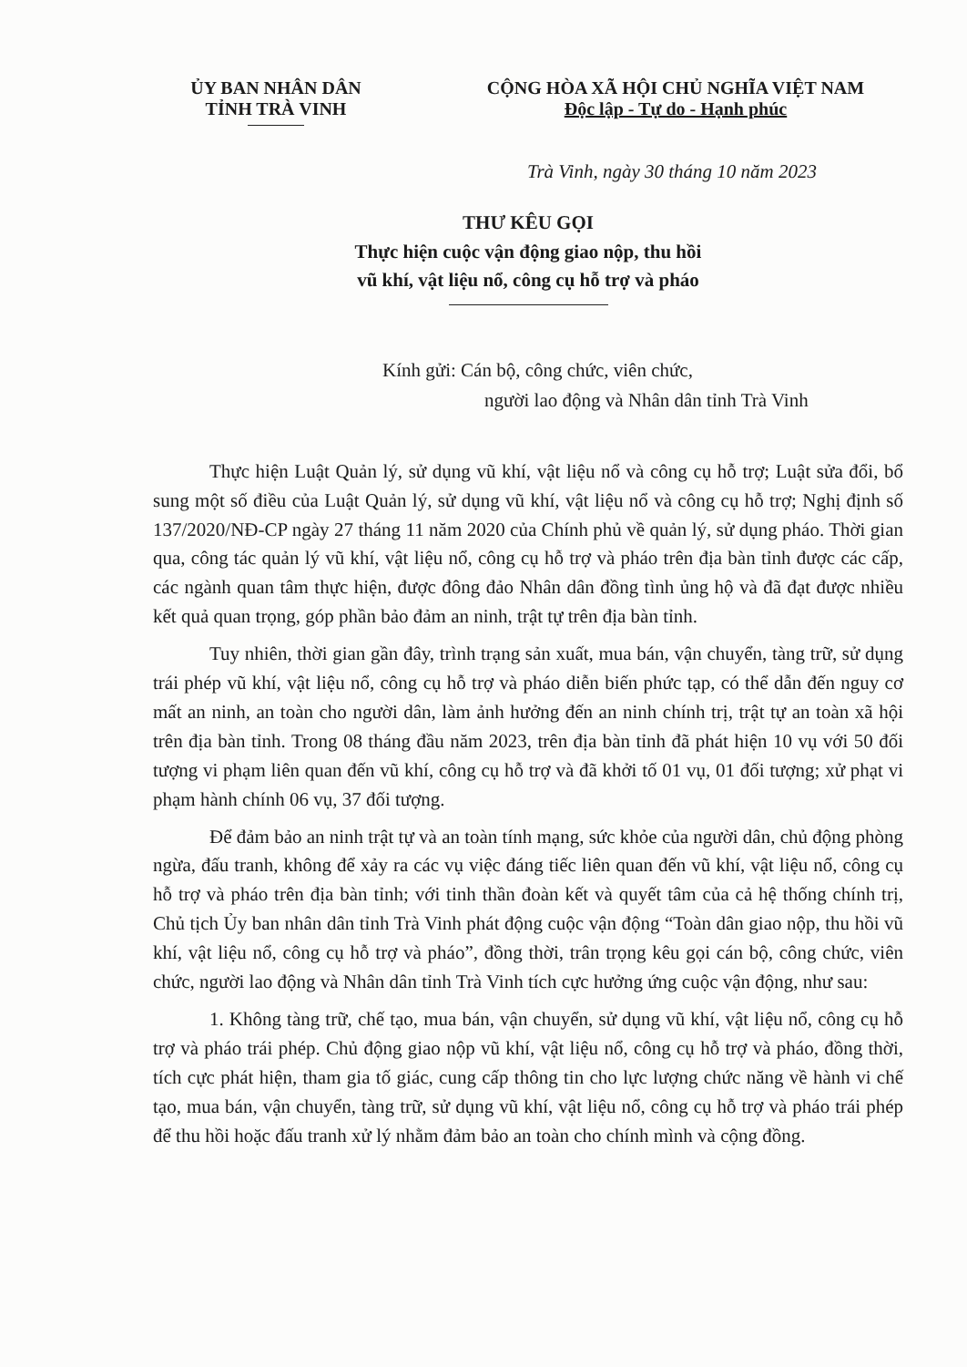ỦY BAN NHÂN DÂN
TỈNH TRÀ VINH
CỘNG HÒA XÃ HỘI CHỦ NGHĨA VIỆT NAM
Độc lập - Tự do - Hạnh phúc
Trà Vinh, ngày 30 tháng 10 năm 2023
THƯ KÊU GỌI
Thực hiện cuộc vận động giao nộp, thu hồi
vũ khí, vật liệu nổ, công cụ hỗ trợ và pháo
Kính gửi: Cán bộ, công chức, viên chức,
người lao động và Nhân dân tỉnh Trà Vinh
Thực hiện Luật Quản lý, sử dụng vũ khí, vật liệu nổ và công cụ hỗ trợ; Luật sửa đổi, bổ sung một số điều của Luật Quản lý, sử dụng vũ khí, vật liệu nổ và công cụ hỗ trợ; Nghị định số 137/2020/NĐ-CP ngày 27 tháng 11 năm 2020 của Chính phủ về quản lý, sử dụng pháo. Thời gian qua, công tác quản lý vũ khí, vật liệu nổ, công cụ hỗ trợ và pháo trên địa bàn tỉnh được các cấp, các ngành quan tâm thực hiện, được đông đảo Nhân dân đồng tình ủng hộ và đã đạt được nhiều kết quả quan trọng, góp phần bảo đảm an ninh, trật tự trên địa bàn tỉnh.
Tuy nhiên, thời gian gần đây, trình trạng sản xuất, mua bán, vận chuyển, tàng trữ, sử dụng trái phép vũ khí, vật liệu nổ, công cụ hỗ trợ và pháo diễn biến phức tạp, có thể dẫn đến nguy cơ mất an ninh, an toàn cho người dân, làm ảnh hưởng đến an ninh chính trị, trật tự an toàn xã hội trên địa bàn tỉnh. Trong 08 tháng đầu năm 2023, trên địa bàn tỉnh đã phát hiện 10 vụ với 50 đối tượng vi phạm liên quan đến vũ khí, công cụ hỗ trợ và đã khởi tố 01 vụ, 01 đối tượng; xử phạt vi phạm hành chính 06 vụ, 37 đối tượng.
Để đảm bảo an ninh trật tự và an toàn tính mạng, sức khỏe của người dân, chủ động phòng ngừa, đấu tranh, không để xảy ra các vụ việc đáng tiếc liên quan đến vũ khí, vật liệu nổ, công cụ hỗ trợ và pháo trên địa bàn tỉnh; với tinh thần đoàn kết và quyết tâm của cả hệ thống chính trị, Chủ tịch Ủy ban nhân dân tỉnh Trà Vinh phát động cuộc vận động “Toàn dân giao nộp, thu hồi vũ khí, vật liệu nổ, công cụ hỗ trợ và pháo”, đồng thời, trân trọng kêu gọi cán bộ, công chức, viên chức, người lao động và Nhân dân tỉnh Trà Vinh tích cực hưởng ứng cuộc vận động, như sau:
1. Không tàng trữ, chế tạo, mua bán, vận chuyển, sử dụng vũ khí, vật liệu nổ, công cụ hỗ trợ và pháo trái phép. Chủ động giao nộp vũ khí, vật liệu nổ, công cụ hỗ trợ và pháo, đồng thời, tích cực phát hiện, tham gia tố giác, cung cấp thông tin cho lực lượng chức năng về hành vi chế tạo, mua bán, vận chuyển, tàng trữ, sử dụng vũ khí, vật liệu nổ, công cụ hỗ trợ và pháo trái phép để thu hồi hoặc đấu tranh xử lý nhằm đảm bảo an toàn cho chính mình và cộng đồng.